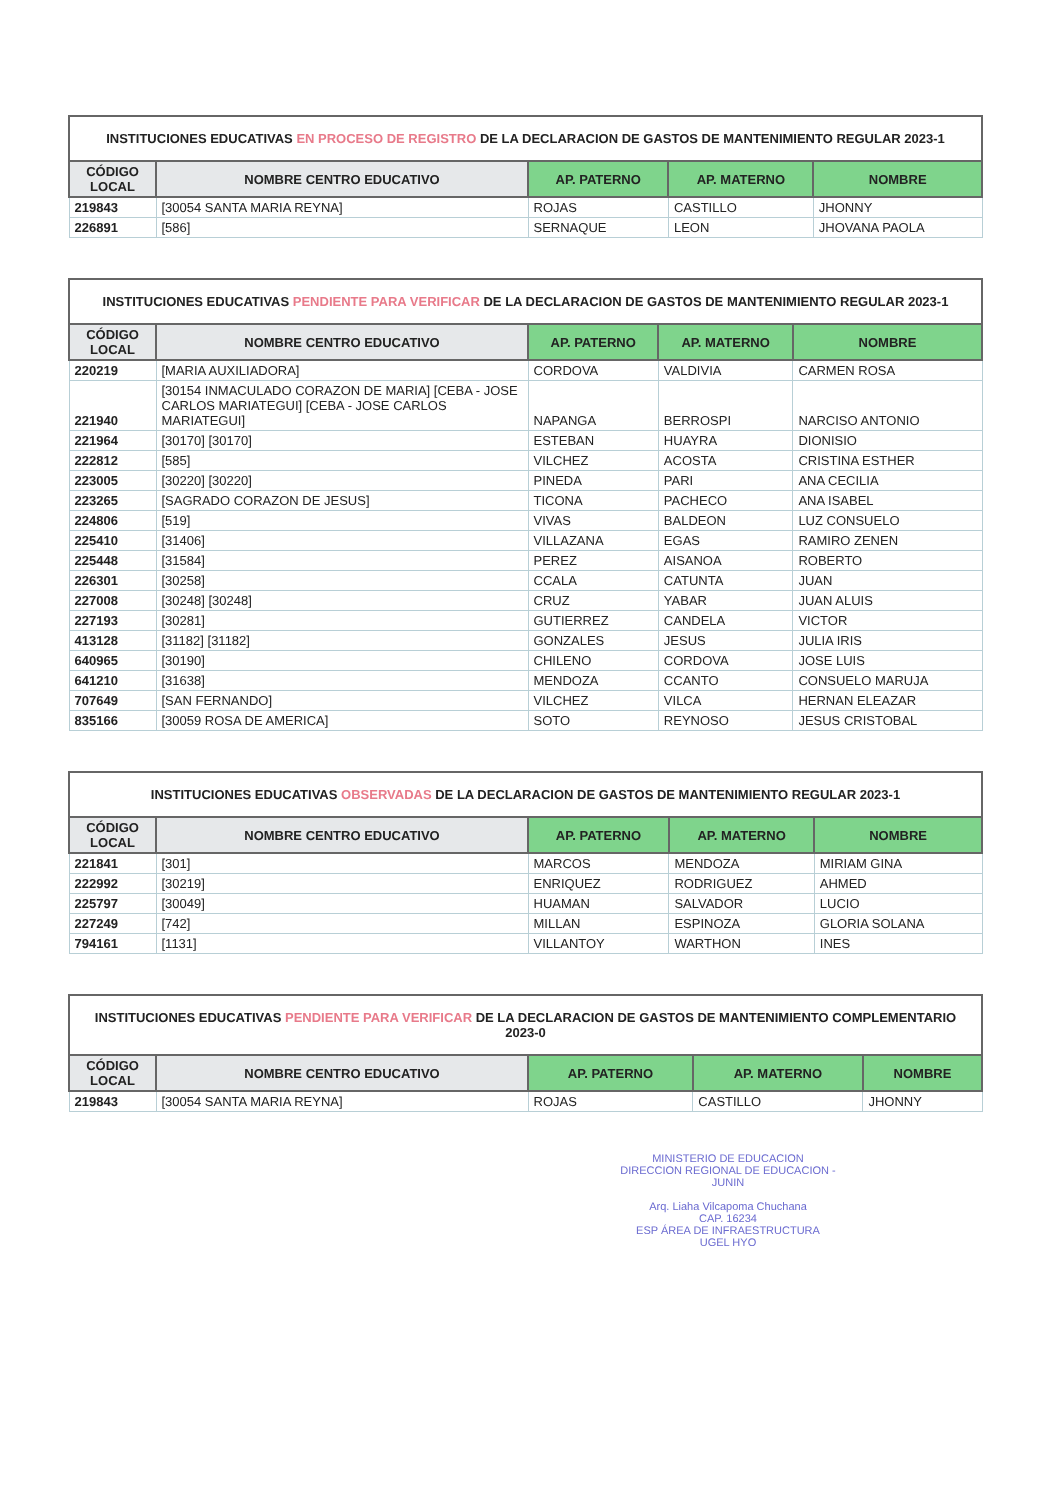| INSTITUCIONES EDUCATIVAS EN PROCESO DE REGISTRO DE LA DECLARACION DE GASTOS DE MANTENIMIENTO REGULAR 2023-1 | | | | |
| --- | --- | --- | --- | --- |
| CÓDIGO LOCAL | NOMBRE CENTRO EDUCATIVO | AP. PATERNO | AP. MATERNO | NOMBRE |
| 219843 | [30054 SANTA MARIA REYNA] | ROJAS | CASTILLO | JHONNY |
| 226891 | [586] | SERNAQUE | LEON | JHOVANA PAOLA |
| INSTITUCIONES EDUCATIVAS PENDIENTE PARA VERIFICAR DE LA DECLARACION DE GASTOS DE MANTENIMIENTO REGULAR 2023-1 | | | | |
| --- | --- | --- | --- | --- |
| CÓDIGO LOCAL | NOMBRE CENTRO EDUCATIVO | AP. PATERNO | AP. MATERNO | NOMBRE |
| 220219 | [MARIA AUXILIADORA] | CORDOVA | VALDIVIA | CARMEN ROSA |
| 221940 | [30154 INMACULADO CORAZON DE MARIA] [CEBA - JOSE CARLOS MARIATEGUI] [CEBA - JOSE CARLOS MARIATEGUI] | NAPANGA | BERROSPI | NARCISO ANTONIO |
| 221964 | [30170] [30170] | ESTEBAN | HUAYRA | DIONISIO |
| 222812 | [585] | VILCHEZ | ACOSTA | CRISTINA ESTHER |
| 223005 | [30220] [30220] | PINEDA | PARI | ANA CECILIA |
| 223265 | [SAGRADO CORAZON DE JESUS] | TICONA | PACHECO | ANA ISABEL |
| 224806 | [519] | VIVAS | BALDEON | LUZ CONSUELO |
| 225410 | [31406] | VILLAZANA | EGAS | RAMIRO ZENEN |
| 225448 | [31584] | PEREZ | AISANOA | ROBERTO |
| 226301 | [30258] | CCALA | CATUNTA | JUAN |
| 227008 | [30248] [30248] | CRUZ | YABAR | JUAN ALUIS |
| 227193 | [30281] | GUTIERREZ | CANDELA | VICTOR |
| 413128 | [31182] [31182] | GONZALES | JESUS | JULIA IRIS |
| 640965 | [30190] | CHILENO | CORDOVA | JOSE LUIS |
| 641210 | [31638] | MENDOZA | CCANTO | CONSUELO MARUJA |
| 707649 | [SAN FERNANDO] | VILCHEZ | VILCA | HERNAN ELEAZAR |
| 835166 | [30059 ROSA DE AMERICA] | SOTO | REYNOSO | JESUS CRISTOBAL |
| INSTITUCIONES EDUCATIVAS OBSERVADAS DE LA DECLARACION DE GASTOS DE MANTENIMIENTO REGULAR 2023-1 | | | | |
| --- | --- | --- | --- | --- |
| CÓDIGO LOCAL | NOMBRE CENTRO EDUCATIVO | AP. PATERNO | AP. MATERNO | NOMBRE |
| 221841 | [301] | MARCOS | MENDOZA | MIRIAM GINA |
| 222992 | [30219] | ENRIQUEZ | RODRIGUEZ | AHMED |
| 225797 | [30049] | HUAMAN | SALVADOR | LUCIO |
| 227249 | [742] | MILLAN | ESPINOZA | GLORIA SOLANA |
| 794161 | [1131] | VILLANTOY | WARTHON | INES |
| INSTITUCIONES EDUCATIVAS PENDIENTE PARA VERIFICAR DE LA DECLARACION DE GASTOS DE MANTENIMIENTO COMPLEMENTARIO 2023-0 | | | | |
| --- | --- | --- | --- | --- |
| CÓDIGO LOCAL | NOMBRE CENTRO EDUCATIVO | AP. PATERNO | AP. MATERNO | NOMBRE |
| 219843 | [30054 SANTA MARIA REYNA] | ROJAS | CASTILLO | JHONNY |
MINISTERIO DE EDUCACION
DIRECCION REGIONAL DE EDUCACION - JUNIN
Arq. Liaha Vilcapoma Chuchana
CAP. 16234
ESP ÁREA DE INFRAESTRUCTURA
UGEL HYO